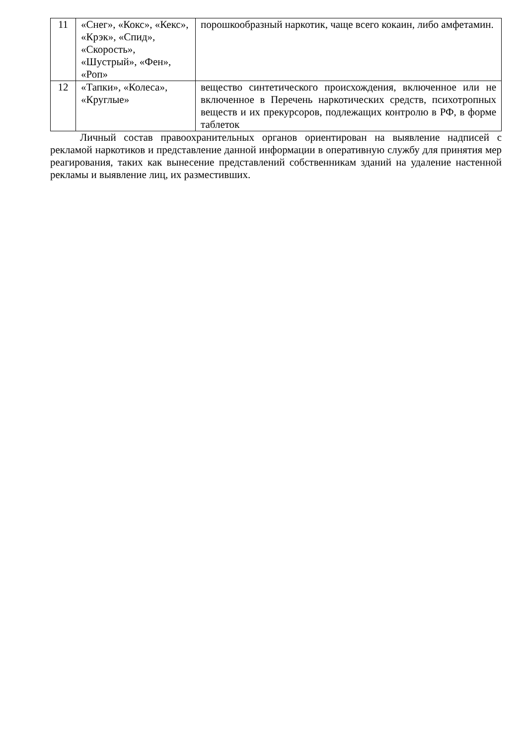| 11 | «Снег», «Кокс», «Кекс», «Крэк», «Спид», «Скорость», «Шустрый», «Фен», «Роп» | порошкообразный наркотик, чаще всего кокаин, либо амфетамин. |
| 12 | «Тапки», «Колеса», «Круглые» | вещество синтетического происхождения, включенное или не включенное в Перечень наркотических средств, психотропных веществ и их прекурсоров, подлежащих контролю в РФ, в форме таблеток |
Личный состав правоохранительных органов ориентирован на выявление надписей с рекламой наркотиков и представление данной информации в оперативную службу для принятия мер реагирования, таких как вынесение представлений собственникам зданий на удаление настенной рекламы и выявление лиц, их разместивших.